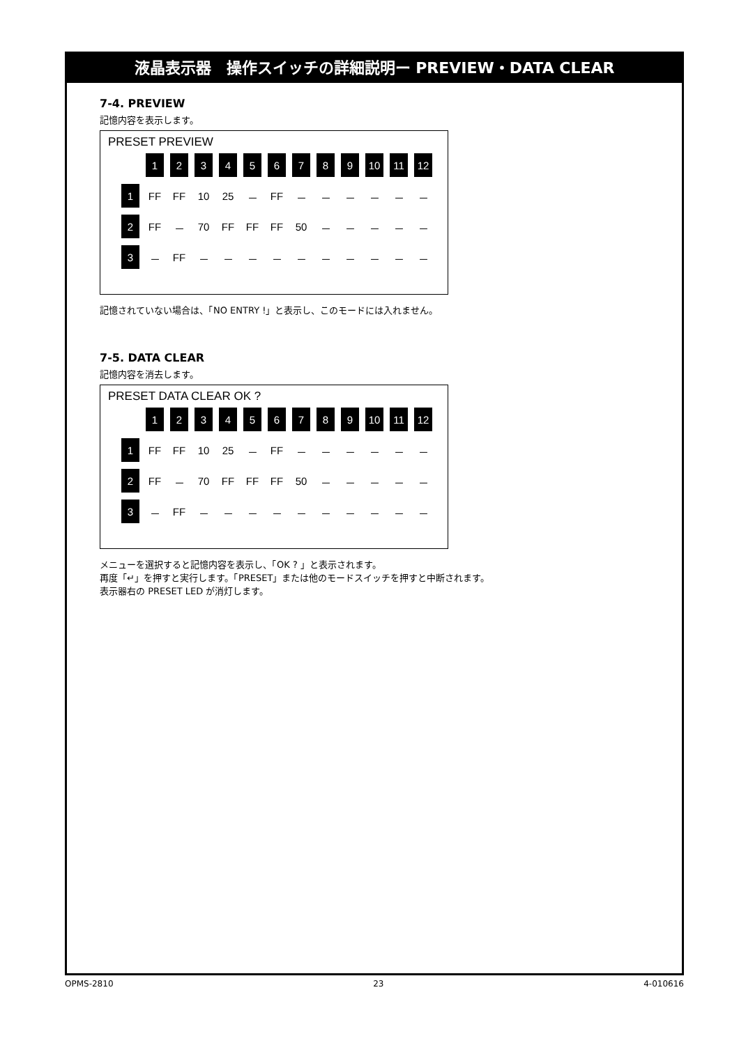液晶表示器　操作スイッチの詳細説明ー PREVIEW・DATA CLEAR
7-4. PREVIEW
記憶内容を表示します。
PRESET PREVIEW
| | 1 | 2 | 3 | 4 | 5 | 6 | 7 | 8 | 9 | 10 | 11 | 12 |
| 1 | FF | FF | 10 | 25 | － | FF | － | － | － | － | － | － |
| 2 | FF | － | 70 | FF | FF | FF | 50 | － | － | － | － | － |
| 3 | － | FF | － | － | － | － | － | － | － | － | － | － |
記憶されていない場合は、「NO ENTRY !」と表示し、このモードには入れません。
7-5. DATA CLEAR
記憶内容を消去します。
PRESET DATA CLEAR OK ?
| | 1 | 2 | 3 | 4 | 5 | 6 | 7 | 8 | 9 | 10 | 11 | 12 |
| 1 | FF | FF | 10 | 25 | － | FF | － | － | － | － | － | － |
| 2 | FF | － | 70 | FF | FF | FF | 50 | － | － | － | － | － |
| 3 | － | FF | － | － | － | － | － | － | － | － | － | － |
メニューを選択すると記憶内容を表示し、「OK ? 」と表示されます。
再度「↵」を押すと実行します。「PRESET」または他のモードスイッチを押すと中断されます。
表示器右の PRESET LED が消灯します。
OPMS-2810 23 4-010616